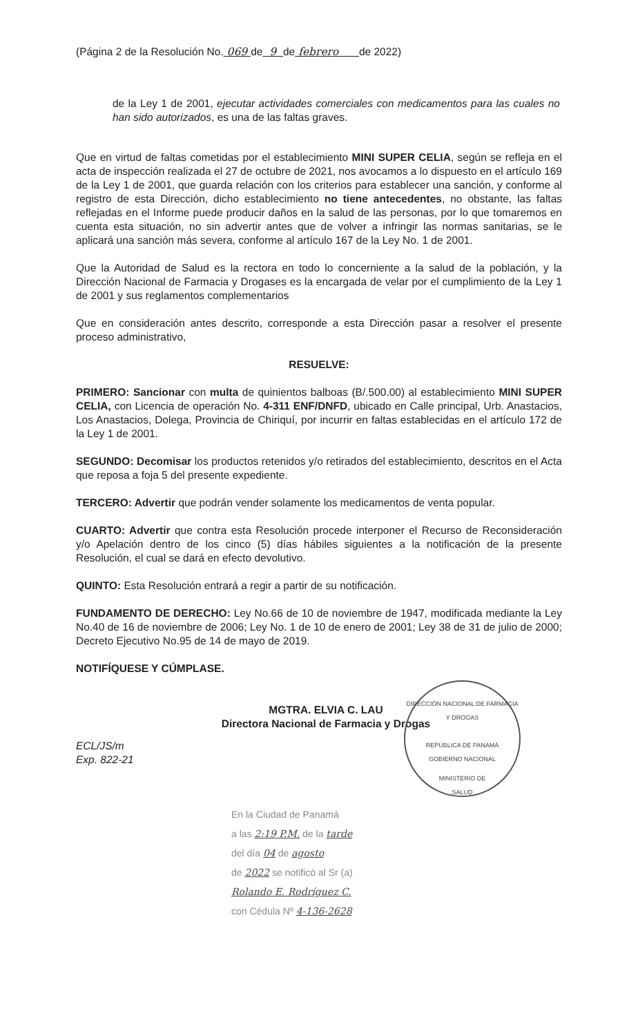(Página 2 de la Resolución No. 069 de 9 de febrero de 2022)
de la Ley 1 de 2001, ejecutar actividades comerciales con medicamentos para las cuales no han sido autorizados, es una de las faltas graves.
Que en virtud de faltas cometidas por el establecimiento MINI SUPER CELIA, según se refleja en el acta de inspección realizada el 27 de octubre de 2021, nos avocamos a lo dispuesto en el artículo 169 de la Ley 1 de 2001, que guarda relación con los criterios para establecer una sanción, y conforme al registro de esta Dirección, dicho establecimiento no tiene antecedentes, no obstante, las faltas reflejadas en el Informe puede producir daños en la salud de las personas, por lo que tomaremos en cuenta esta situación, no sin advertir antes que de volver a infringir las normas sanitarias, se le aplicará una sanción más severa, conforme al artículo 167 de la Ley No. 1 de 2001.
Que la Autoridad de Salud es la rectora en todo lo concerniente a la salud de la población, y la Dirección Nacional de Farmacia y Drogases es la encargada de velar por el cumplimiento de la Ley 1 de 2001 y sus reglamentos complementarios
Que en consideración antes descrito, corresponde a esta Dirección pasar a resolver el presente proceso administrativo,
RESUELVE:
PRIMERO: Sancionar con multa de quinientos balboas (B/.500.00) al establecimiento MINI SUPER CELIA, con Licencia de operación No. 4-311 ENF/DNFD, ubicado en Calle principal, Urb. Anastacios, Los Anastacios, Dolega, Provincia de Chiriquí, por incurrir en faltas establecidas en el artículo 172 de la Ley 1 de 2001.
SEGUNDO: Decomisar los productos retenidos y/o retirados del establecimiento, descritos en el Acta que reposa a foja 5 del presente expediente.
TERCERO: Advertir que podrán vender solamente los medicamentos de venta popular.
CUARTO: Advertir que contra esta Resolución procede interponer el Recurso de Reconsideración y/o Apelación dentro de los cinco (5) días hábiles siguientes a la notificación de la presente Resolución, el cual se dará en efecto devolutivo.
QUINTO: Esta Resolución entrará a regir a partir de su notificación.
FUNDAMENTO DE DERECHO: Ley No.66 de 10 de noviembre de 1947, modificada mediante la Ley No.40 de 16 de noviembre de 2006; Ley No. 1 de 10 de enero de 2001; Ley 38 de 31 de julio de 2000; Decreto Ejecutivo No.95 de 14 de mayo de 2019.
NOTIFÍQUESE Y CÚMPLASE.
MGTRA. ELVIA C. LAU
Directora Nacional de Farmacia y Drogas
ECL/JS/m
Exp. 822-21
DIRECCIÓN NACIONAL DE FARMACIA Y DROGAS
REPÚBLICA DE PANAMÁ
GOBIERNO NACIONAL
MINISTERIO DE
SALUD
En la Ciudad de Panamá
a las 2:19 P.M. de la tarde
del día 04 de agosto
de 2022 se notificó al Sr (a)
Rolando E. Rodríguez C.
con Cédula Nº 4-136-2628